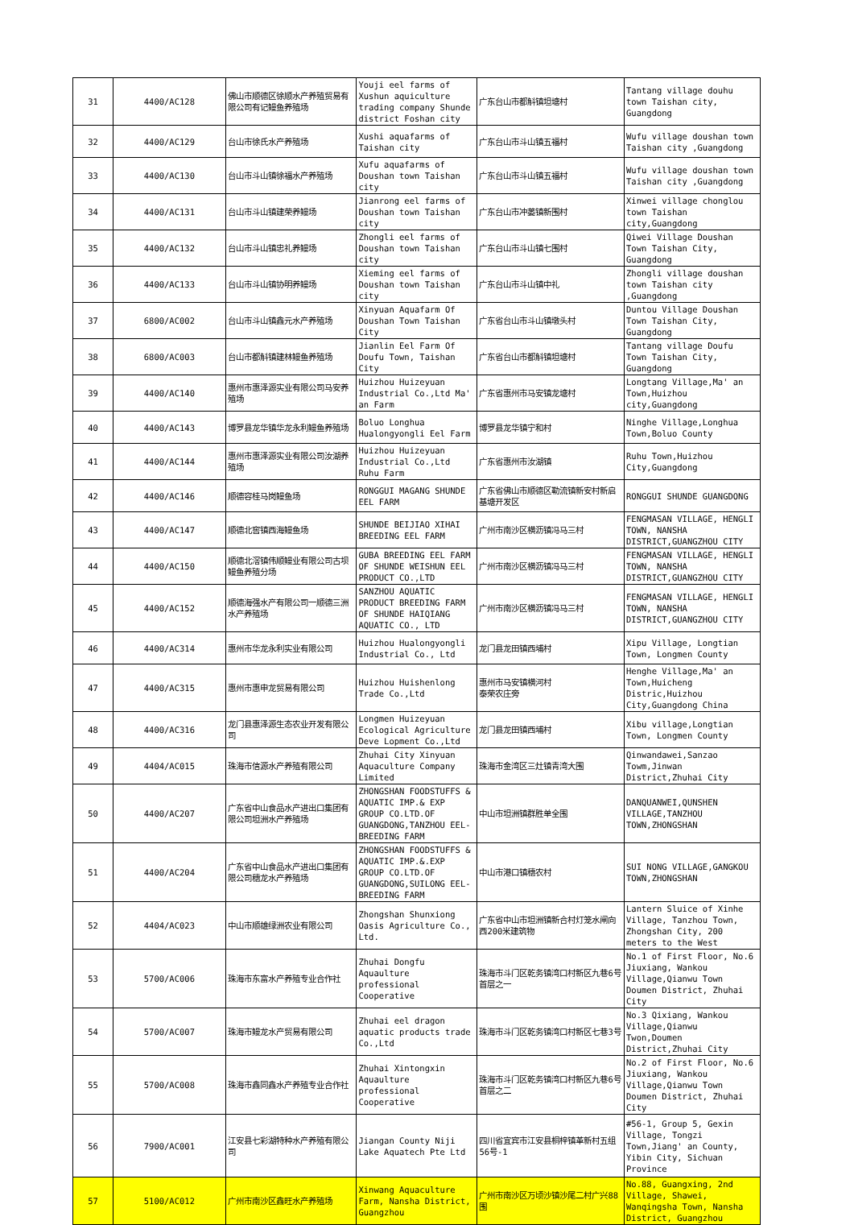| 31 | 4400/AC128 | 佛山市顺德区徐顺水产养殖贸易有限公司有记鳗鱼养殖场 | Youji eel farms of Xushun aquiculture trading company Shunde district Foshan city | 广东台山市都斛镇坦塘村 | Tantang village douhu town Taishan city, Guangdong |
| 32 | 4400/AC129 | 台山市徐氏水产养殖场 | Xushi aquafarms of Taishan city | 广东台山市斗山镇五福村 | Wufu village doushan town Taishan city ,Guangdong |
| 33 | 4400/AC130 | 台山市斗山镇徐福水产养殖场 | Xufu aquafarms of Doushan town Taishan city | 广东台山市斗山镇五福村 | Wufu village doushan town Taishan city ,Guangdong |
| 34 | 4400/AC131 | 台山市斗山镇建荣养鳗场 | Jianrong eel farms of Doushan town Taishan city | 广东台山市冲蒌镇新围村 | Xinwei village chonglou town Taishan city,Guangdong |
| 35 | 4400/AC132 | 台山市斗山镇忠礼养鳗场 | Zhongli eel farms of Doushan town Taishan city | 广东台山市斗山镇七围村 | Qiwei Village Doushan Town Taishan City, Guangdong |
| 36 | 4400/AC133 | 台山市斗山镇协明养鳗场 | Xieming eel farms of Doushan town Taishan city | 广东台山市斗山镇中礼 | Zhongli village doushan town Taishan city ,Guangdong |
| 37 | 6800/AC002 | 台山市斗山镇鑫元水产养殖场 | Xinyuan Aquafarm Of Doushan Town Taishan City | 广东省台山市斗山镇墩头村 | Duntou Village Doushan Town Taishan City, Guangdong |
| 38 | 6800/AC003 | 台山市都斛镇建林鳗鱼养殖场 | Jianlin Eel Farm Of Doufu Town, Taishan City | 广东省台山市都斛镇坦塘村 | Tantang village Doufu Town Taishan City, Guangdong |
| 39 | 4400/AC140 | 惠州市惠泽源实业有限公司马安养殖场 | Huizhou Huizeyuan Industrial Co.,Ltd Ma' an Farm | 广东省惠州市马安镇龙塘村 | Longtang Village,Ma' an Town,Huizhou city,Guangdong |
| 40 | 4400/AC143 | 博罗县龙华镇华龙永利鳗鱼养殖场 | Boluo Longhua Hualongyongli Eel Farm | 博罗县龙华镇宁和村 | Ninghe Village,Longhua Town,Boluo County |
| 41 | 4400/AC144 | 惠州市惠泽源实业有限公司汝湖养殖场 | Huizhou Huizeyuan Industrial Co.,Ltd Ruhu Farm | 广东省惠州市汝湖镇 | Ruhu Town,Huizhou City,Guangdong |
| 42 | 4400/AC146 | 顺德容桂马岗鳗鱼场 | RONGGUI MAGANG SHUNDE EEL FARM | 广东省佛山市顺德区勒流镇新安村新启基塘开发区 | RONGGUI SHUNDE GUANGDONG |
| 43 | 4400/AC147 | 顺德北窖镇西海鳗鱼场 | SHUNDE BEIJIAO XIHAI BREEDING EEL FARM | 广州市南沙区横沥镇冯马三村 | FENGMASAN VILLAGE, HENGLI TOWN, NANSHA DISTRICT,GUANGZHOU CITY |
| 44 | 4400/AC150 | 顺德北滘镇伟顺鳗业有限公司古坝鳗鱼养殖分场 | GUBA BREEDING EEL FARM OF SHUNDE WEISHUN EEL PRODUCT CO.,LTD | 广州市南沙区横沥镇冯马三村 | FENGMASAN VILLAGE, HENGLI TOWN, NANSHA DISTRICT,GUANGZHOU CITY |
| 45 | 4400/AC152 | 顺德海强水产有限公司一顺德三洲水产养殖场 | SANZHOU AQUATIC PRODUCT BREEDING FARM OF SHUNDE HAIQIANG AQUATIC CO., LTD | 广州市南沙区横沥镇冯马三村 | FENGMASAN VILLAGE, HENGLI TOWN, NANSHA DISTRICT,GUANGZHOU CITY |
| 46 | 4400/AC314 | 惠州市华龙永利实业有限公司 | Huizhou Hualongyongli Industrial Co., Ltd | 龙门县龙田镇西埔村 | Xipu Village, Longtian Town, Longmen County |
| 47 | 4400/AC315 | 惠州市惠申龙贸易有限公司 | Huizhou Huishenlong Trade Co.,Ltd | 惠州市马安镇横河村 泰荣农庄旁 | Henghe Village,Ma' an Town,Huicheng Distric,Huizhou City,Guangdong China |
| 48 | 4400/AC316 | 龙门县惠泽源生态农业开发有限公司 | Longmen Huizeyuan Ecological Agriculture Deve Lopment Co.,Ltd | 龙门县龙田镇西埔村 | Xibu village,Longtian Town, Longmen County |
| 49 | 4404/AC015 | 珠海市信源水产养殖有限公司 | Zhuhai City Xinyuan Aquaculture Company Limited | 珠海市金湾区三灶镇青湾大围 | Qinwandawei,Sanzao Towm,Jinwan District,Zhuhai City |
| 50 | 4400/AC207 | 广东省中山食品水产进出口集团有限公司坦洲水产养殖场 | ZHONGSHAN FOODSTUFFS & AQUATIC IMP.& EXP GROUP CO.LTD.OF GUANGDONG,TANZHOU EEL-BREEDING FARM | 中山市坦洲镇群胜单全围 | DANQUANWEI,QUNSHEN VILLAGE,TANZHOU TOWN,ZHONGSHAN |
| 51 | 4400/AC204 | 广东省中山食品水产进出口集团有限公司穗龙水产养殖场 | ZHONGSHAN FOODSTUFFS & AQUATIC IMP.&.EXP GROUP CO.LTD.OF GUANGDONG,SUILONG EEL-BREEDING FARM | 中山市港口镇穗农村 | SUI NONG VILLAGE,GANGKOU TOWN,ZHONGSHAN |
| 52 | 4404/AC023 | 中山市顺雄绿洲农业有限公司 | Zhongshan Shunxiong Oasis Agriculture Co., Ltd. | 广东省中山市坦洲镇新合村灯笼水闸向西200米建筑物 | Lantern Sluice of Xinhe Village, Tanzhou Town, Zhongshan City, 200 meters to the West |
| 53 | 5700/AC006 | 珠海市东富水产养殖专业合作社 | Zhuhai Dongfu Aquaulture professional Cooperative | 珠海市斗门区乾务镇湾口村新区九巷6号首层之一 | No.1 of First Floor, No.6 Jiuxiang, Wankou Village,Qianwu Town Doumen District, Zhuhai City |
| 54 | 5700/AC007 | 珠海市鳗龙水产贸易有限公司 | Zhuhai eel dragon aquatic products trade Co.,Ltd | 珠海市斗门区乾务镇湾口村新区七巷3号 | No.3 Qixiang, Wankou Village,Qianwu Twon,Doumen District,Zhuhai City |
| 55 | 5700/AC008 | 珠海市鑫同鑫水产养殖专业合作社 | Zhuhai Xintongxin Aquaulture professional Cooperative | 珠海市斗门区乾务镇湾口村新区九巷6号首层之二 | No.2 of First Floor, No.6 Jiuxiang, Wankou Village,Qianwu Town Doumen District, Zhuhai City |
| 56 | 7900/AC001 | 江安县七彩湖特种水产养殖有限公司 | Jiangan County Niji Lake Aquatech Pte Ltd | 四川省宜宾市江安县桐梓镇革新村五组56号-1 | #56-1, Group 5, Gexin Village, Tongzi Town,Jiang' an County, Yibin City, Sichuan Province |
| 57 | 5100/AC012 | 广州市南沙区鑫旺水产养殖场 | Xinwang Aquaculture Farm, Nansha District, Guangzhou | 广州市南沙区万顷沙镇沙尾二村广兴88围 | No.88, Guangxing, 2nd Village, Shawei, Wanqingsha Town, Nansha District, Guangzhou |